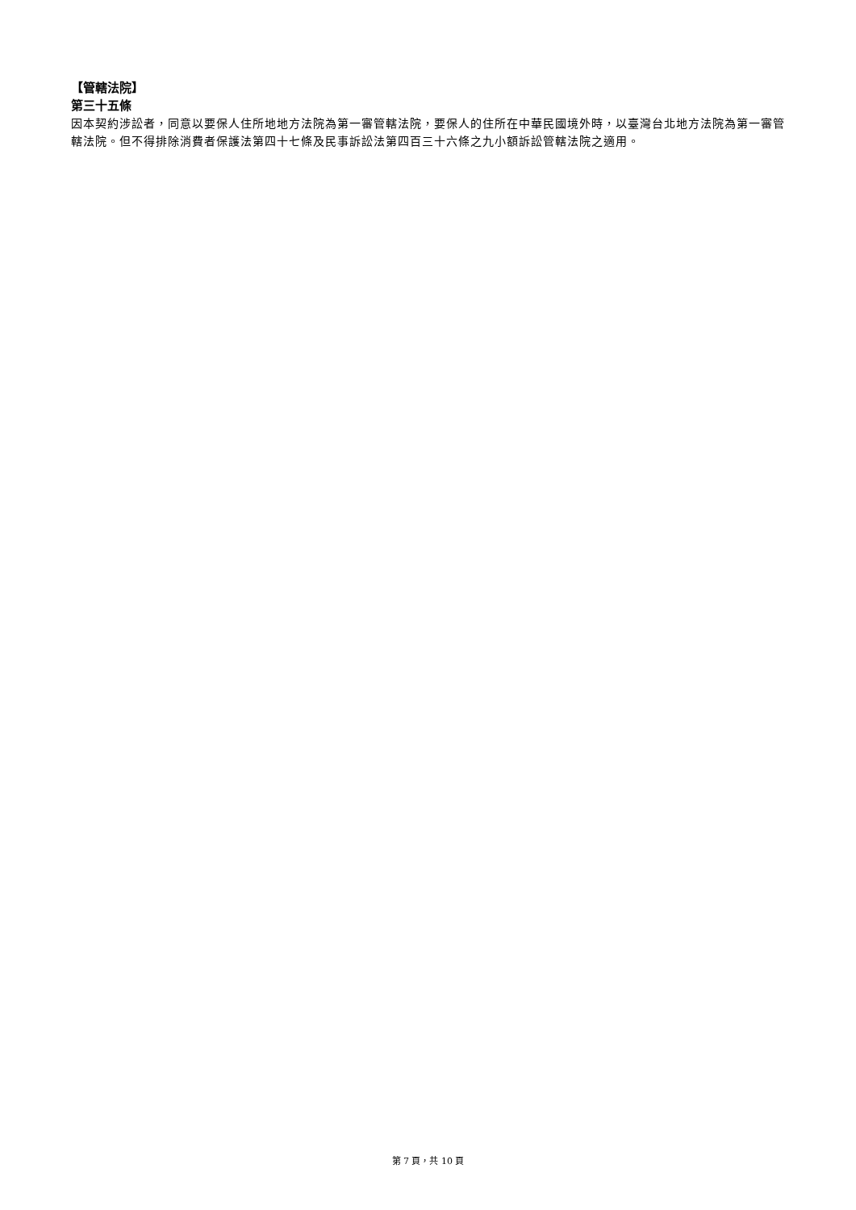【管轄法院】
第三十五條
因本契約涉訟者，同意以要保人住所地地方法院為第一審管轄法院，要保人的住所在中華民國境外時，以臺灣台北地方法院為第一審管轄法院。但不得排除消費者保護法第四十七條及民事訴訟法第四百三十六條之九小額訴訟管轄法院之適用。
第 7 頁，共 10 頁